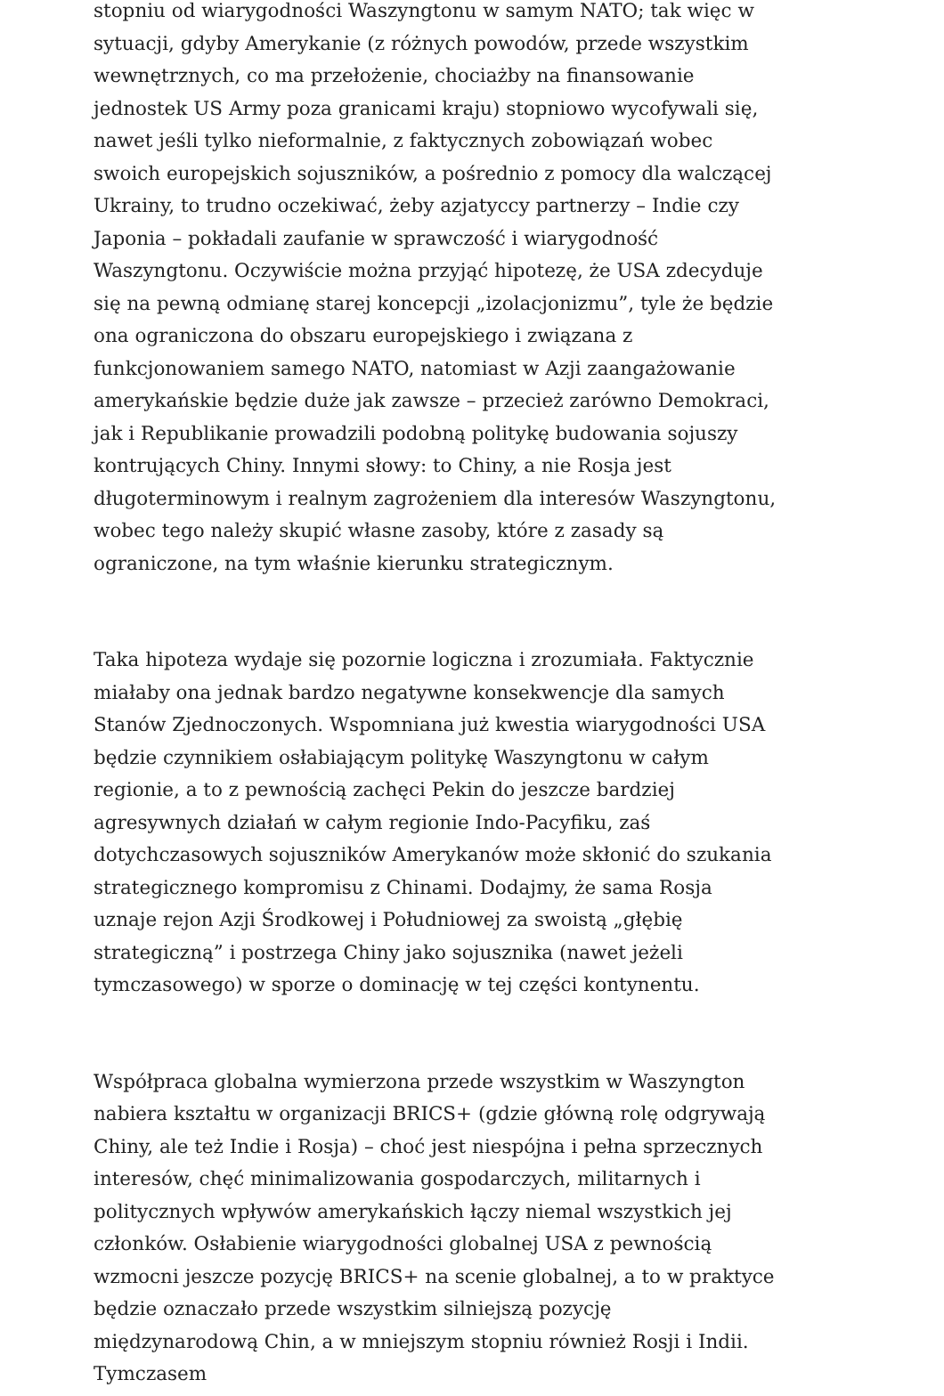stopniu od wiarygodności Waszyngtonu w samym NATO; tak więc w sytuacji, gdyby Amerykanie (z różnych powodów, przede wszystkim wewnętrznych, co ma przełożenie, chociażby na finansowanie jednostek US Army poza granicami kraju) stopniowo wycofywali się, nawet jeśli tylko nieformalnie, z faktycznych zobowiązań wobec swoich europejskich sojuszników, a pośrednio z pomocy dla walczącej Ukrainy, to trudno oczekiwać, żeby azjatyccy partnerzy – Indie czy Japonia – pokładali zaufanie w sprawczość i wiarygodność Waszyngtonu. Oczywiście można przyjąć hipotezę, że USA zdecyduje się na pewną odmianę starej koncepcji „izolacjonizmu”, tyle że będzie ona ograniczona do obszaru europejskiego i związana z funkcjonowaniem samego NATO, natomiast w Azji zaangażowanie amerykańskie będzie duże jak zawsze – przecież zarówno Demokraci, jak i Republikanie prowadzili podobną politykę budowania sojuszy kontrujących Chiny. Innymi słowy: to Chiny, a nie Rosja jest długoterminowym i realnym zagrożeniem dla interesów Waszyngtonu, wobec tego należy skupić własne zasoby, które z zasady są ograniczone, na tym właśnie kierunku strategicznym.
Taka hipoteza wydaje się pozornie logiczna i zrozumiała. Faktycznie miałaby ona jednak bardzo negatywne konsekwencje dla samych Stanów Zjednoczonych. Wspomniana już kwestia wiarygodności USA będzie czynnikiem osłabiającym politykę Waszyngtonu w całym regionie, a to z pewnością zachęci Pekin do jeszcze bardziej agresywnych działań w całym regionie Indo-Pacyfiku, zaś dotychczasowych sojuszników Amerykanów może skłonić do szukania strategicznego kompromisu z Chinami. Dodajmy, że sama Rosja uznaje rejon Azji Środkowej i Południowej za swoistą „głębię strategiczną” i postrzega Chiny jako sojusznika (nawet jeżeli tymczasowego) w sporze o dominację w tej części kontynentu.
Współpraca globalna wymierzona przede wszystkim w Waszyngton nabiera kształtu w organizacji BRICS+ (gdzie główną rolę odgrywają Chiny, ale też Indie i Rosja) – choć jest niespójna i pełna sprzecznych interesów, chęć minimalizowania gospodarczych, militarnych i politycznych wpływów amerykańskich łączy niemal wszystkich jej członków. Osłabienie wiarygodności globalnej USA z pewnością wzmocni jeszcze pozycję BRICS+ na scenie globalnej, a to w praktyce będzie oznaczało przede wszystkim silniejszą pozycję międzynarodową Chin, a w mniejszym stopniu również Rosji i Indii. Tymczasem